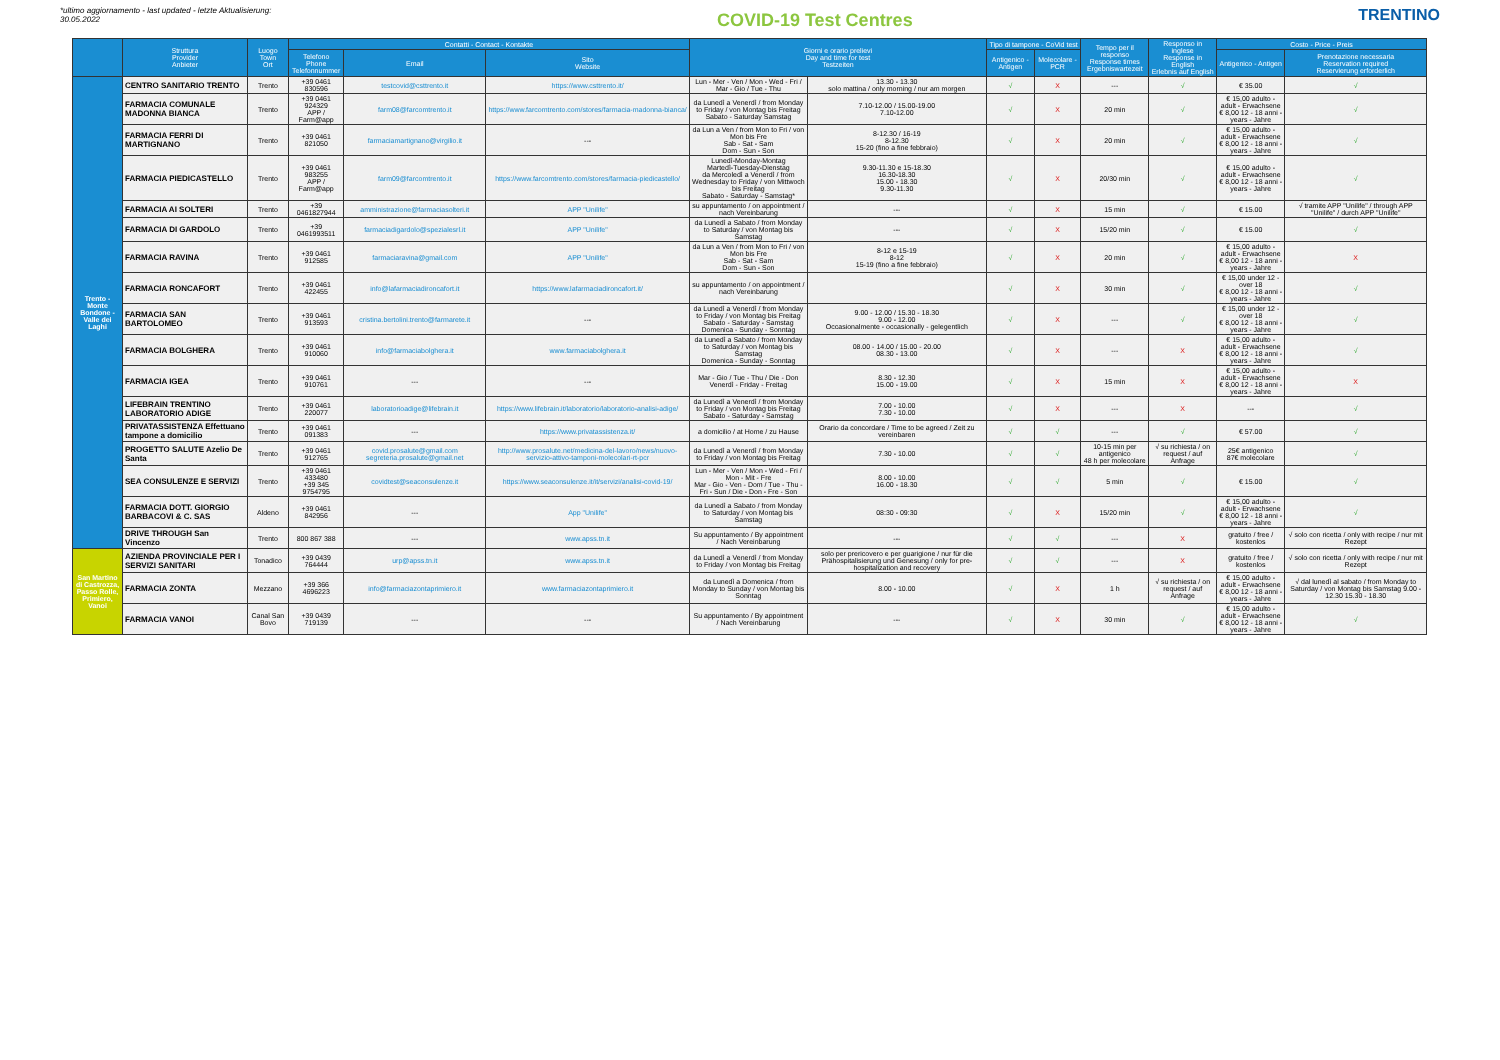*ultimo aggiornamento - last updated - letzte Aktualisierung:
30.05.2022
COVID-19 Test Centres
TRENTINO
| | Struttura Provider Anbieter | Luogo Town Ort | Contatti - Contact - Kontakte | | | Giorni e orario prelievi Day and time for test Testzeiten | | Tipo di tampone - CoVid test | | Tempo per il responso Response times Ergebniswartezeit | Responso in inglese Response in English Erlebnis auf English | Costo - Price - Preis | |
| --- | --- | --- | --- | --- | --- | --- | --- | --- | --- | --- | --- | --- | --- |
| | | | Telefono Phone Telefonnummer | Email | Sito Website | | | Antigenico - Antigen | Molecolare - PCR | | | Antigenico - Antigen | Prenotazione necessaria Reservation required Reservierung erforderlich |
| Trento - Monte Bondone - Valle dei Laghi | CENTRO SANITARIO TRENTO | Trento | +39 0461 830596 | testcovid@csttrento.it | https://www.csttrento.it/ | Lun - Mer - Ven / Mon - Wed - Fri / Mar - Gio / Tue - Thu | 13.30 - 13.30 solo mattina / only morning / nur am morgen | √ | X | --- | √ | € 35.00 | √ |
| | FARMACIA COMUNALE MADONNA BIANCA | Trento | +39 0461 924329 APP / Farm@app | farm08@farcomtrento.it | https://www.farcomtrento.com/stores/farmacia-madonna-bianca/ | da Lunedì a Venerdì / from Monday to Friday / von Montag bis Freitag Sabato - Saturday Samstag | 7.10-12.00 / 15.00-19.00 7.10-12.00 | √ | X | 20 min | √ | € 15,00 adulto - adult - Erwachsene € 8,00 12 - 18 anni - years - Jahre | √ |
| | FARMACIA FERRI DI MARTIGNANO | Trento | +39 0461 821050 | farmaciamartignano@virgilio.it | --- | da Lun a Ven / from Mon to Fri / von Mon bis Fre Sab - Sat - Sam Dom - Sun - Son | 8-12.30 / 16-19 8-12.30 15-20 (fino a fine febbraio) | √ | X | 20 min | √ | € 15,00 adulto - adult - Erwachsene € 8,00 12 - 18 anni - years - Jahre | √ |
| | FARMACIA PIEDICASTELLO | Trento | +39 0461 983255 APP / Farm@app | farm09@farcomtrento.it | https://www.farcomtrento.com/stores/farmacia-piedicastello/ | Lunedì-Monday-Montag Martedì-Tuesday-Dienstag da Mercoledì a Venerdì / from Wednesday to Friday / von Mittwoch bis Freitag Sabato - Saturday - Samstag* | 9.30-11.30 e 15-18.30 16.30-18.30 15.00 - 18.30 9.30-11.30 | √ | X | 20/30 min | √ | € 15,00 adulto - adult - Erwachsene € 8,00 12 - 18 anni - years - Jahre | √ |
| | FARMACIA AI SOLTERI | Trento | +39 0461827944 | amministrazione@farmaciasolteri.it | APP "Unilife" | su appuntamento / on appointment / nach Vereinbarung | --- | √ | X | 15 min | √ | € 15.00 | √ tramite APP "Unilife" / through APP "Unilife" / durch APP "Unilife" |
| | FARMACIA DI GARDOLO | Trento | +39 0461993511 | farmaciadigardolo@spezialesrl.it | APP "Unilife" | da Lunedì a Sabato / from Monday to Saturday / von Montag bis Samstag | --- | √ | X | 15/20 min | √ | € 15.00 | √ |
| | FARMACIA RAVINA | Trento | +39 0461 912585 | farmaciaravina@gmail.com | APP "Unilife" | da Lun a Ven / from Mon to Fri / von Mon bis Fre Sab - Sat - Sam Dom - Sun - Son | 8-12 e 15-19 8-12 15-19 (fino a fine febbraio) | √ | X | 20 min | √ | € 15,00 adulto - adult - Erwachsene € 8,00 12 - 18 anni - years - Jahre | X |
| | FARMACIA RONCAFORT | Trento | +39 0461 422455 | info@lafarmaciadironcafort.it | https://www.lafarmaciadironcafort.it/ | su appuntamento / on appointment / nach Vereinbarung | | √ | X | 30 min | √ | € 15,00 under 12 - over 18 € 8,00 12 - 18 anni - years - Jahre | √ |
| | FARMACIA SAN BARTOLOMEO | Trento | +39 0461 913593 | cristina.bertolini.trento@farmarete.it | --- | da Lunedì a Venerdì / from Monday to Friday / von Montag bis Freitag Sabato - Saturday - Samstag Domenica - Sunday - Sonntag | 9.00 - 12.00 / 15.30 - 18.30 9.00 - 12.00 Occasionalmente - occasionally - gelegentlich | √ | X | --- | √ | € 15,00 under 12 - over 18 € 8,00 12 - 18 anni - years - Jahre | √ |
| | FARMACIA BOLGHERA | Trento | +39 0461 910060 | info@farmaciabolghera.it | www.farmaciabolghera.it | da Lunedì a Sabato / from Monday to Saturday / von Montag bis Samstag Domenica - Sunday - Sonntag | 08.00 - 14.00 / 15.00 - 20.00 08.30 - 13.00 | √ | X | --- | X | € 15,00 adulto - adult - Erwachsene € 8,00 12 - 18 anni - years - Jahre | √ |
| | FARMACIA IGEA | Trento | +39 0461 910761 | --- | --- | Mar - Gio / Tue - Thu / Die - Don Venerdì - Friday - Freitag | 8.30 - 12.30 15.00 - 19.00 | √ | X | 15 min | X | € 15,00 adulto - adult - Erwachsene € 8,00 12 - 18 anni - years - Jahre | X |
| | LIFEBRAIN TRENTINO LABORATORIO ADIGE | Trento | +39 0461 220077 | laboratorioadige@lifebrain.it | https://www.lifebrain.it/laboratorio/laboratorio-analisi-adige/ | da Lunedì a Venerdì / from Monday to Friday / von Montag bis Freitag Sabato - Saturday - Samstag | 7.00 - 10.00 7.30 - 10.00 | √ | X | --- | X | --- | √ |
| | PRIVATASSISTENZA Effettuano tampone a domicilio | Trento | +39 0461 091383 | --- | https://www.privatassistenza.it/ | a domicilio / at Home / zu Hause | Orario da concordare / Time to be agreed / Zeit zu vereinbaren | √ | √ | --- | √ | € 57.00 | √ |
| | PROGETTO SALUTE Azelio De Santa | Trento | +39 0461 912765 | covid.prosalute@gmail.com segreteria.prosalute@gmail.net | http://www.prosalute.net/medicina-del-lavoro/news/nuovo-servizio-attivo-tamponi-molecolari-rt-pcr | da Lunedì a Venerdì / from Monday to Friday / von Montag bis Freitag | 7.30 - 10.00 | √ | √ | 10-15 min per antigenico 48 h per molecolare | √ su richiesta / on request / auf Anfrage | 25€ antigenico 87€ molecolare | √ |
| | SEA CONSULENZE E SERVIZI | Trento | +39 0461 433480 +39 345 9754795 | covidtest@seaconsulenze.it | https://www.seaconsulenze.it/it/servizi/analisi-covid-19/ | Lun - Mer - Ven / Mon - Wed - Fri / Mon - Mit - Fre Mar - Gio - Ven - Dom / Tue - Thu - Fri - Sun / Die - Don - Fre - Son | 8.00 - 10.00 16.00 - 18.30 | √ | √ | 5 min | √ | € 15.00 | √ |
| | FARMACIA DOTT. GIORGIO BARBACOVI & C. SAS | Aldeno | +39 0461 842956 | --- | App "Unilife" | da Lunedì a Sabato / from Monday to Saturday / von Montag bis Samstag | 08:30 - 09:30 | √ | X | 15/20 min | √ | € 15,00 adulto - adult - Erwachsene € 8,00 12 - 18 anni - years - Jahre | √ |
| | DRIVE THROUGH San Vincenzo | Trento | 800 867 388 | --- | www.apss.tn.it | Su appuntamento / By appointment / Nach Vereinbarung | --- | √ | √ | --- | X | gratuito / free / kostenlos | √ solo con ricetta / only with recipe / nur mit Rezept |
| San Martino di Castrozza, Passo Rolle, Primiero, Vanoi | AZIENDA PROVINCIALE PER I SERVIZI SANITARI | Tonadico | +39 0439 764444 | urp@apss.tn.it | www.apss.tn.it | da Lunedì a Venerdì / from Monday to Friday / von Montag bis Freitag | solo per prericovero e per guarigione / nur für die Prähospitalisierung und Genesung / only for pre-hospitalization and recovery | √ | √ | --- | X | gratuito / free / kostenlos | √ solo con ricetta / only with recipe / nur mit Rezept |
| | FARMACIA ZONTA | Mezzano | +39 366 4696223 | info@farmaciazontaprimiero.it | www.farmaciazontaprimiero.it | da Lunedì a Domenica / from Monday to Sunday / von Montag bis Sonntag | 8.00 - 10.00 | √ | X | 1 h | √ su richiesta / on request / auf Anfrage | € 15,00 adulto - adult - Erwachsene € 8,00 12 - 18 anni - years - Jahre | √ dal lunedì al sabato / from Monday to Saturday / von Montag bis Samstag 9.00 - 12.30 15.30 - 18.30 |
| | FARMACIA VANOI | Canal San Bovo | +39 0439 719139 | --- | --- | Su appuntamento / By appointment / Nach Vereinbarung | --- | √ | X | 30 min | √ | € 15,00 adulto - adult - Erwachsene € 8,00 12 - 18 anni - years - Jahre | √ |